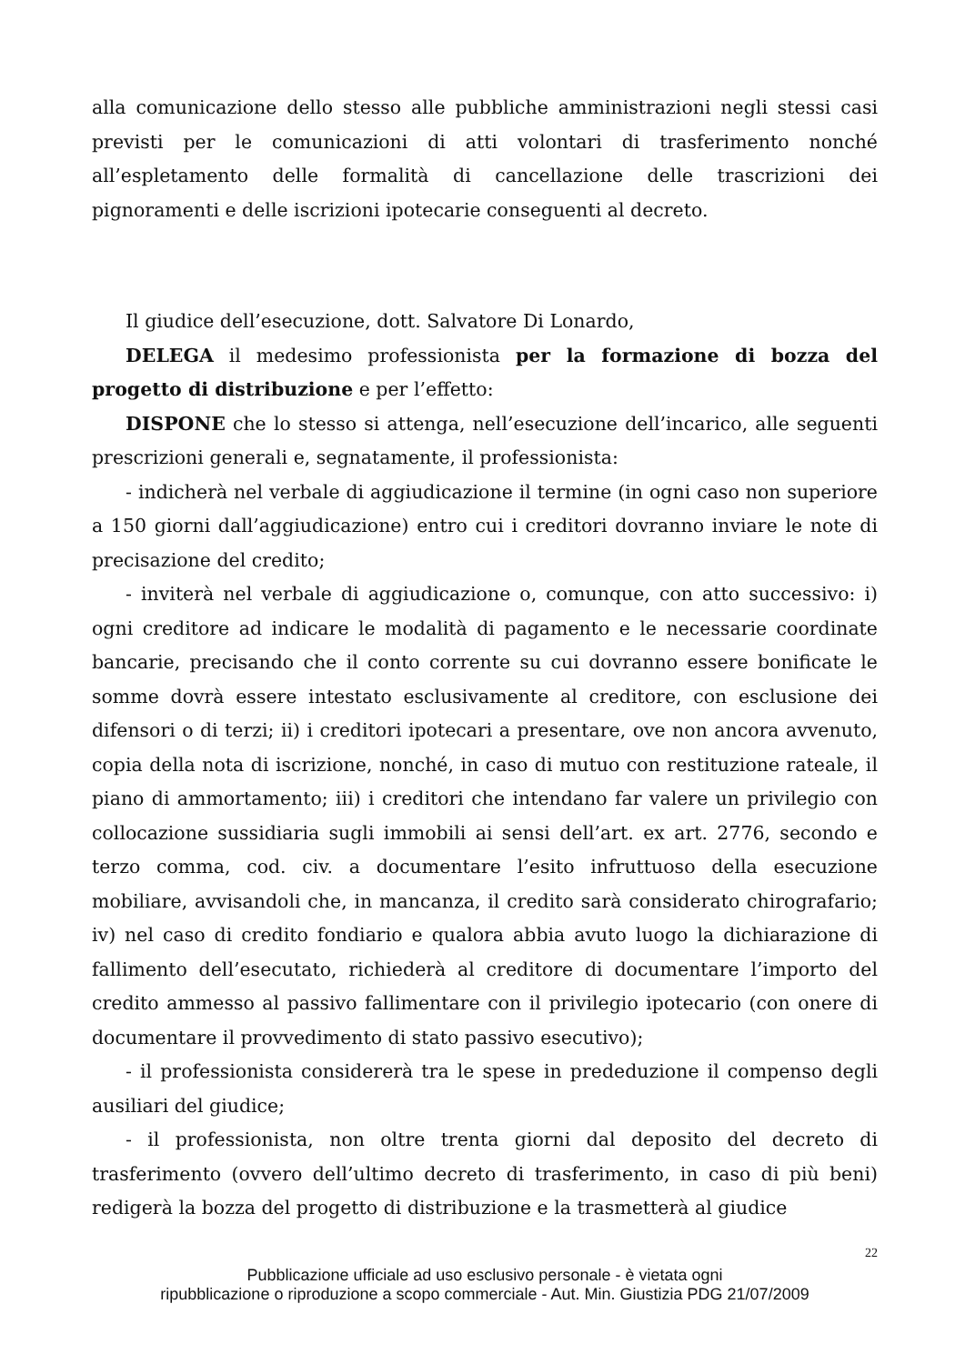alla comunicazione dello stesso alle pubbliche amministrazioni negli stessi casi previsti per le comunicazioni di atti volontari di trasferimento nonché all’espletamento delle formalità di cancellazione delle trascrizioni dei pignoramenti e delle iscrizioni ipotecarie conseguenti al decreto.
Il giudice dell’esecuzione, dott. Salvatore Di Lonardo,
DELEGA il medesimo professionista per la formazione di bozza del progetto di distribuzione e per l’effetto:
DISPONE che lo stesso si attenga, nell’esecuzione dell’incarico, alle seguenti prescrizioni generali e, segnatamente, il professionista:
- indicherà nel verbale di aggiudicazione il termine (in ogni caso non superiore a 150 giorni dall’aggiudicazione) entro cui i creditori dovranno inviare le note di precisazione del credito;
- inviterà nel verbale di aggiudicazione o, comunque, con atto successivo: i) ogni creditore ad indicare le modalità di pagamento e le necessarie coordinate bancarie, precisando che il conto corrente su cui dovranno essere bonificate le somme dovrà essere intestato esclusivamente al creditore, con esclusione dei difensori o di terzi; ii) i creditori ipotecari a presentare, ove non ancora avvenuto, copia della nota di iscrizione, nonché, in caso di mutuo con restituzione rateale, il piano di ammortamento; iii) i creditori che intendano far valere un privilegio con collocazione sussidiaria sugli immobili ai sensi dell’art. ex art. 2776, secondo e terzo comma, cod. civ. a documentare l’esito infruttuoso della esecuzione mobiliare, avvisandoli che, in mancanza, il credito sarà considerato chirografario; iv) nel caso di credito fondiario e qualora abbia avuto luogo la dichiarazione di fallimento dell’esecutato, richiederà al creditore di documentare l’importo del credito ammesso al passivo fallimentare con il privilegio ipotecario (con onere di documentare il provvedimento di stato passivo esecutivo);
- il professionista considererà tra le spese in prededuzione il compenso degli ausiliari del giudice;
- il professionista, non oltre trenta giorni dal deposito del decreto di trasferimento (ovvero dell’ultimo decreto di trasferimento, in caso di più beni) redigerà la bozza del progetto di distribuzione e la trasmetterà al giudice
22
Pubblicazione ufficiale ad uso esclusivo personale - è vietata ogni
ripubblicazione o riproduzione a scopo commerciale - Aut. Min. Giustizia PDG 21/07/2009